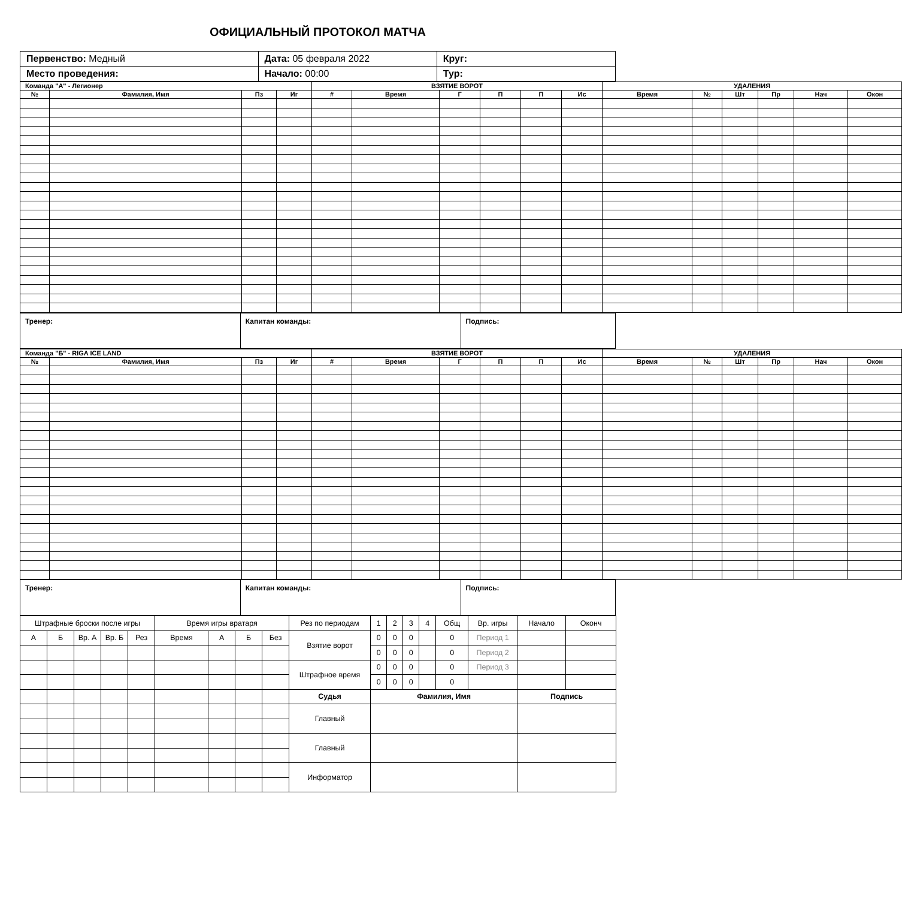ОФИЦИАЛЬНЫЙ ПРОТОКОЛ МАТЧА
| Первенство: Медный | Дата: 05 февраля 2022 | Круг: |
| Место проведения: | Начало: 00:00 | Тур: |
| Команда "А" - Легионер | | | | ВЗЯТИЕ ВОРОТ | | | | | | УДАЛЕНИЯ | | | | | |
| --- | --- | --- | --- | --- | --- | --- | --- | --- | --- | --- | --- | --- | --- | --- | --- |
| № | Фамилия, Имя | Пз | Иг | # | Время | Г | П | П | Ис | Время | № | Шт | Пр | Нач | Окон |
| Тренер: | Капитан команды: | Подпись: |
| Команда "Б" - RIGA ICE LAND | | | | ВЗЯТИЕ ВОРОТ | | | | | | УДАЛЕНИЯ | | | | | |
| --- | --- | --- | --- | --- | --- | --- | --- | --- | --- | --- | --- | --- | --- | --- | --- |
| № | Фамилия, Имя | Пз | Иг | # | Время | Г | П | П | Ис | Время | № | Шт | Пр | Нач | Окон |
| Тренер: | Капитан команды: | Подпись: |
| Штрафные броски после игры | | | | | Время игры вратаря | | | | Рез по периодам | 1 | 2 | 3 | 4 | Общ | Вр. игры | Начало | Оконч |
| А | Б | Вр. А | Вр. Б | Рез | Время | А | Б | Без | Взятие ворот | 0 | 0 | 0 | | 0 | Период 1 | | |
| | | | | | | | | | | 0 | 0 | 0 | | 0 | Период 2 | | |
| | | | | | | | | | Штрафное время | 0 | 0 | 0 | | 0 | Период 3 | | |
| | | | | | | | | | | 0 | 0 | 0 | | 0 | | | |
| | | | | | | | | | Судья | Фамилия, Имя | | | | | | Подпись | |
| | | | | | | | | | Главный | | | | | | | | |
| | | | | | | | | | Главный | | | | | | | | |
| | | | | | | | | | Информатор | | | | | | | | |